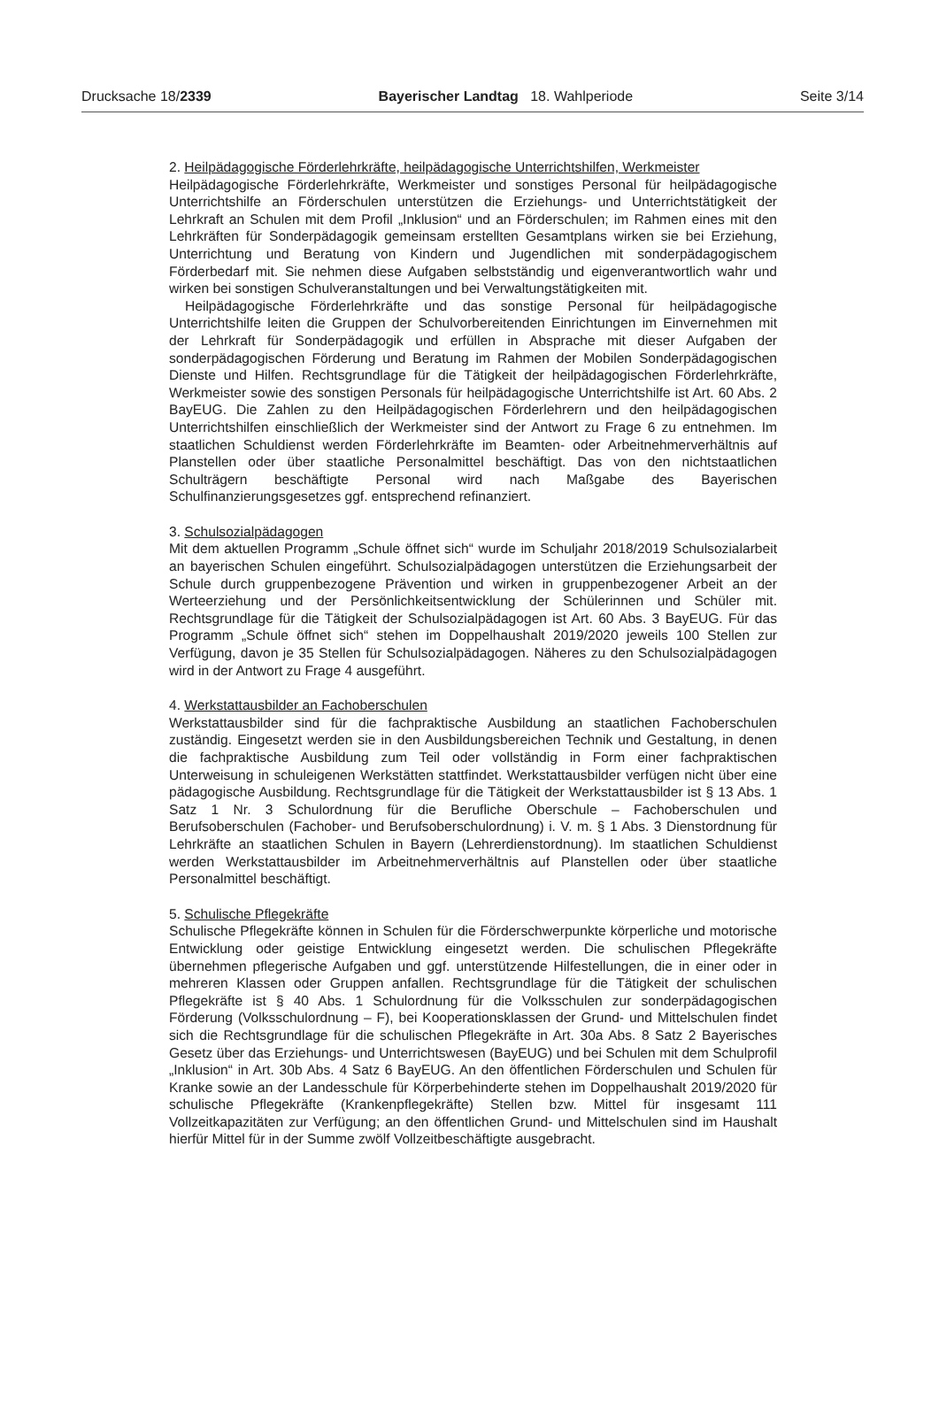Drucksache 18/2339 Bayerischer Landtag 18. Wahlperiode Seite 3/14
2. Heilpädagogische Förderlehrkräfte, heilpädagogische Unterrichtshilfen, Werkmeister
Heilpädagogische Förderlehrkräfte, Werkmeister und sonstiges Personal für heilpädagogische Unterrichtshilfe an Förderschulen unterstützen die Erziehungs- und Unterrichtstätigkeit der Lehrkraft an Schulen mit dem Profil „Inklusion“ und an Förderschulen; im Rahmen eines mit den Lehrkräften für Sonderpädagogik gemeinsam erstellten Gesamtplans wirken sie bei Erziehung, Unterrichtung und Beratung von Kindern und Jugendlichen mit sonderpädagogischem Förderbedarf mit. Sie nehmen diese Aufgaben selbstständig und eigenverantwortlich wahr und wirken bei sonstigen Schulveranstaltungen und bei Verwaltungstätigkeiten mit.
Heilpädagogische Förderlehrkräfte und das sonstige Personal für heilpädagogische Unterrichtshilfe leiten die Gruppen der Schulvorbereitenden Einrichtungen im Einvernehmen mit der Lehrkraft für Sonderpädagogik und erfüllen in Absprache mit dieser Aufgaben der sonderpädagogischen Förderung und Beratung im Rahmen der Mobilen Sonderpädagogischen Dienste und Hilfen. Rechtsgrundlage für die Tätigkeit der heilpädagogischen Förderlehrkräfte, Werkmeister sowie des sonstigen Personals für heilpädagogische Unterrichtshilfe ist Art. 60 Abs. 2 BayEUG. Die Zahlen zu den Heilpädagogischen Förderlehrern und den heilpädagogischen Unterrichtshilfen einschließlich der Werkmeister sind der Antwort zu Frage 6 zu entnehmen. Im staatlichen Schuldienst werden Förderlehrkräfte im Beamten- oder Arbeitnehmerverhältnis auf Planstellen oder über staatliche Personalmittel beschäftigt. Das von den nichtstaatlichen Schulträgern beschäftigte Personal wird nach Maßgabe des Bayerischen Schulfinanzierungsgesetzes ggf. entsprechend refinanziert.
3. Schulsozialpädagogen
Mit dem aktuellen Programm „Schule öffnet sich“ wurde im Schuljahr 2018/2019 Schulsozialarbeit an bayerischen Schulen eingeführt. Schulsozialpädagogen unterstützen die Erziehungsarbeit der Schule durch gruppenbezogene Prävention und wirken in gruppenbezogener Arbeit an der Werteerziehung und der Persönlichkeitsentwicklung der Schülerinnen und Schüler mit. Rechtsgrundlage für die Tätigkeit der Schulsozialpädagogen ist Art. 60 Abs. 3 BayEUG. Für das Programm „Schule öffnet sich“ stehen im Doppelhaushalt 2019/2020 jeweils 100 Stellen zur Verfügung, davon je 35 Stellen für Schulsozialpädagogen. Näheres zu den Schulsozialpädagogen wird in der Antwort zu Frage 4 ausgeführt.
4. Werkstattausbilder an Fachoberschulen
Werkstattausbilder sind für die fachpraktische Ausbildung an staatlichen Fachoberschulen zuständig. Eingesetzt werden sie in den Ausbildungsbereichen Technik und Gestaltung, in denen die fachpraktische Ausbildung zum Teil oder vollständig in Form einer fachpraktischen Unterweisung in schuleigenen Werkstätten stattfindet. Werkstattausbilder verfügen nicht über eine pädagogische Ausbildung. Rechtsgrundlage für die Tätigkeit der Werkstattausbilder ist § 13 Abs. 1 Satz 1 Nr. 3 Schulordnung für die Berufliche Oberschule – Fachoberschulen und Berufsoberschulen (Fachober- und Berufsoberschulordnung) i. V. m. § 1 Abs. 3 Dienstordnung für Lehrkräfte an staatlichen Schulen in Bayern (Lehrerdienstordnung). Im staatlichen Schuldienst werden Werkstattausbilder im Arbeitnehmerverhältnis auf Planstellen oder über staatliche Personalmittel beschäftigt.
5. Schulische Pflegekräfte
Schulische Pflegekräfte können in Schulen für die Förderschwerpunkte körperliche und motorische Entwicklung oder geistige Entwicklung eingesetzt werden. Die schulischen Pflegekräfte übernehmen pflegerische Aufgaben und ggf. unterstützende Hilfestellungen, die in einer oder in mehreren Klassen oder Gruppen anfallen. Rechtsgrundlage für die Tätigkeit der schulischen Pflegekräfte ist § 40 Abs. 1 Schulordnung für die Volksschulen zur sonderpädagogischen Förderung (Volksschulordnung – F), bei Kooperationsklassen der Grund- und Mittelschulen findet sich die Rechtsgrundlage für die schulischen Pflegekräfte in Art. 30a Abs. 8 Satz 2 Bayerisches Gesetz über das Erziehungs- und Unterrichtswesen (BayEUG) und bei Schulen mit dem Schulprofil „Inklusion“ in Art. 30b Abs. 4 Satz 6 BayEUG. An den öffentlichen Förderschulen und Schulen für Kranke sowie an der Landesschule für Körperbehinderte stehen im Doppelhaushalt 2019/2020 für schulische Pflegekräfte (Krankenpflegekräfte) Stellen bzw. Mittel für insgesamt 111 Vollzeitkapazitäten zur Verfügung; an den öffentlichen Grund- und Mittelschulen sind im Haushalt hierfür Mittel für in der Summe zwölf Vollzeitbeschäftigte ausgebracht.